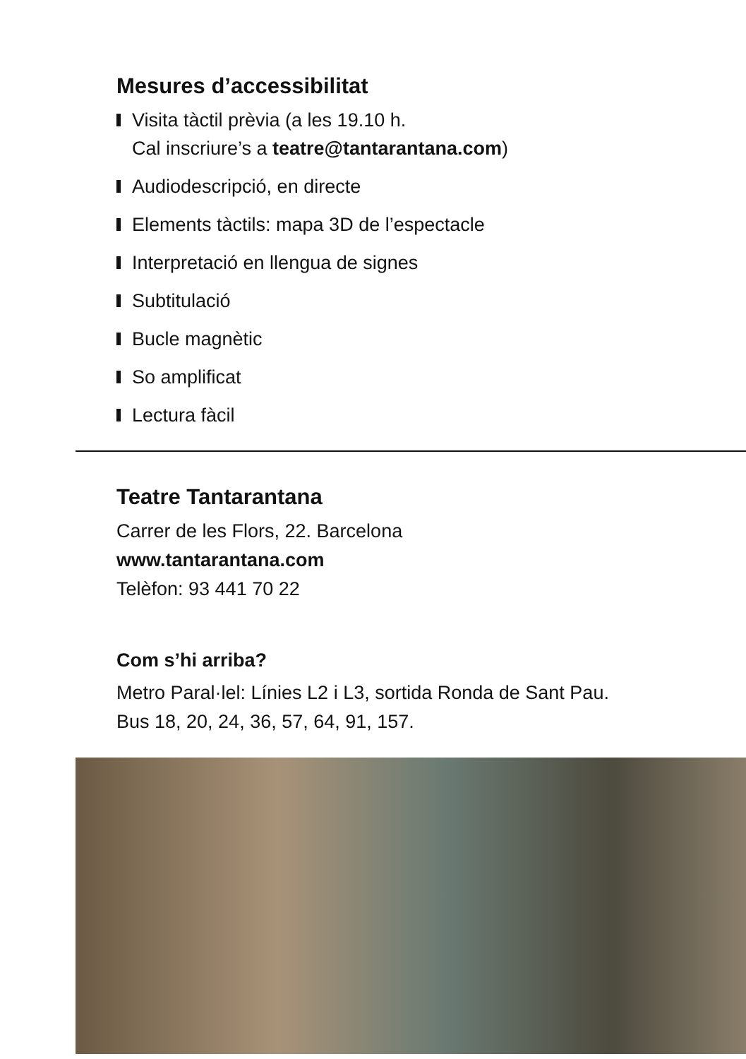Mesures d’accessibilitat
Visita tàctil prèvia (a les 19.10 h.
Cal inscriure’s a teatre@tantarantana.com)
Audiodescripció, en directe
Elements tàctils: mapa 3D de l’espectacle
Interpretació en llengua de signes
Subtitulació
Bucle magnètic
So amplificat
Lectura fàcil
Teatre Tantarantana
Carrer de les Flors, 22. Barcelona
www.tantarantana.com
Telèfon: 93 441 70 22
Com s’hi arriba?
Metro Paral·lel: Línies L2 i L3, sortida Ronda de Sant Pau.
Bus 18, 20, 24, 36, 57, 64, 91, 157.